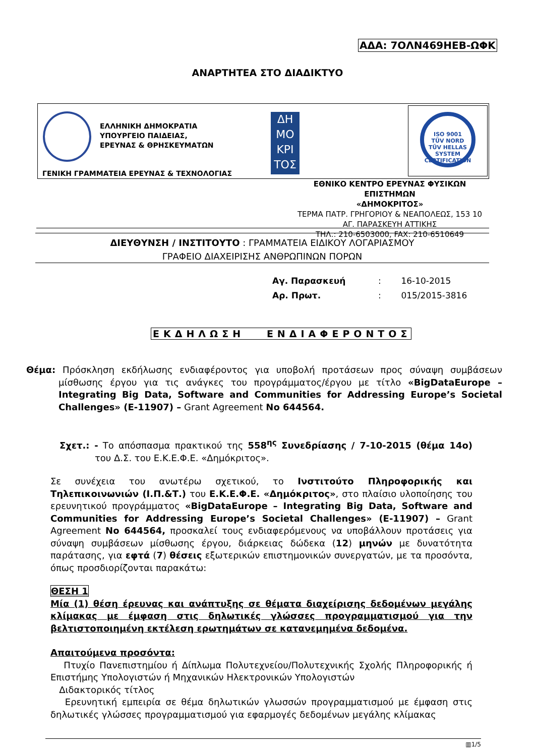ΑΔΑ: 7ΟΛΝ469ΗΕΒ-ΩΦΚ
ΑΝΑΡΤΗΤΕΑ ΣΤΟ ΔΙΑΔΙΚΤΥΟ
ΕΛΛΗΝΙΚΗ ΔΗΜΟΚΡΑΤΙΑ
ΥΠΟΥΡΓΕΙΟ ΠΑΙΔΕΙΑΣ,
ΕΡΕΥΝΑΣ & ΘΡΗΣΚΕΥΜΑΤΩΝ
ΓΕΝΙΚΗ ΓΡΑΜΜΑΤΕΙΑ ΕΡΕΥΝΑΣ & ΤΕΧΝΟΛΟΓΙΑΣ
ΔΗ
ΜΟ
ΚΡΙ
ΤΟΣ
ISO 9001
TÜV NORD
TÜV HELLAS
SYSTEM CERTIFICATION
ΕΘΝΙΚΟ ΚΕΝΤΡΟ ΕΡΕΥΝΑΣ ΦΥΣΙΚΩΝ ΕΠΙΣΤΗΜΩΝ
«ΔΗΜΟΚΡΙΤΟΣ»
ΤΕΡΜΑ ΠΑΤΡ. ΓΡΗΓΟΡΙΟΥ & ΝΕΑΠΟΛΕΩΣ, 153 10
ΑΓ. ΠΑΡΑΣΚΕΥΗ ΑΤΤΙΚΗΣ
ΤΗΛ.: 210-6503000, FAX: 210-6510649
ΔΙΕΥΘΥΝΣΗ / ΙΝΣΤΙΤΟΥΤΟ : ΓΡΑΜΜΑΤΕΙΑ ΕΙΔΙΚΟΥ ΛΟΓΑΡΙΑΣΜΟΥ
ΓΡΑΦΕΙΟ ΔΙΑΧΕΙΡΙΣΗΣ ΑΝΘΡΩΠΙΝΩΝ ΠΟΡΩΝ
Αγ. Παρασκευή: 16-10-2015
Αρ. Πρωτ.: 015/2015-3816
ΕΚΔΗΛΩΣΗ ΕΝΔΙΑΦΕΡΟΝΤΟΣ
Θέμα: Πρόσκληση εκδήλωσης ενδιαφέροντος για υποβολή προτάσεων προς σύναψη συμβάσεων μίσθωσης έργου για τις ανάγκες του προγράμματος/έργου με τίτλο «BigDataEurope – Integrating Big Data, Software and Communities for Addressing Europe’s Societal Challenges» (E-11907) – Grant Agreement No 644564.
Σχετ.: - Το απόσπασμα πρακτικού της 558<sup>ης</sup> Συνεδρίασης / 7-10-2015 (θέμα 14ο) του Δ.Σ. του Ε.Κ.Ε.Φ.Ε. «Δημόκριτος».
Σε συνέχεια του ανωτέρω σχετικού, το Ινστιτούτο Πληροφορικής και Τηλεπικοινωνιών (Ι.Π.&Τ.) του Ε.Κ.Ε.Φ.Ε. «Δημόκριτος», στο πλαίσιο υλοποίησης του ερευνητικού προγράμματος «BigDataEurope – Integrating Big Data, Software and Communities for Addressing Europe’s Societal Challenges» (E-11907) – Grant Agreement No 644564, προσκαλεί τους ενδιαφερόμενους να υποβάλλουν προτάσεις για σύναψη συμβάσεων μίσθωσης έργου, διάρκειας δώδεκα (12) μηνών με δυνατότητα παράτασης, για εφτά (7) θέσεις εξωτερικών επιστημονικών συνεργατών, με τα προσόντα, όπως προσδιορίζονται παρακάτω:
ΘΕΣΗ 1
Μία (1) θέση έρευνας και ανάπτυξης σε θέματα διαχείρισης δεδομένων μεγάλης κλίμακας με έμφαση στις δηλωτικές γλώσσες προγραμματισμού για την βελτιστοποιημένη εκτέλεση ερωτημάτων σε κατανεμημένα δεδομένα.
Απαιτούμενα προσόντα:
Πτυχίο Πανεπιστημίου ή Δίπλωμα Πολυτεχνείου/Πολυτεχνικής Σχολής Πληροφορικής ή Επιστήμης Υπολογιστών ή Μηχανικών Ηλεκτρονικών Υπολογιστών
Διδακτορικός τίτλος
Ερευνητική εμπειρία σε θέμα δηλωτικών γλωσσών προγραμματισμού με έμφαση στις δηλωτικές γλώσσες προγραμματισμού για εφαρμογές δεδομένων μεγάλης κλίμακας
▥1/5